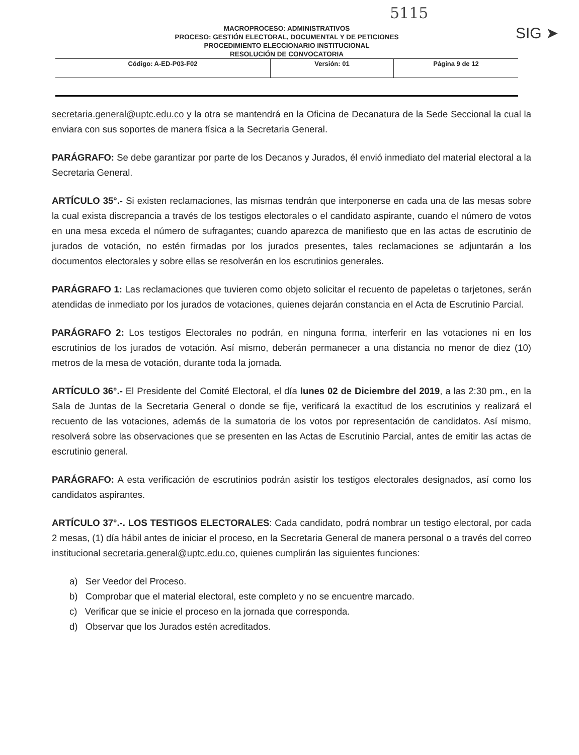5115
SIG ➤
MACROPROCESO: ADMINISTRATIVOS
PROCESO: GESTIÓN ELECTORAL, DOCUMENTAL Y DE PETICIONES
PROCEDIMIENTO ELECCIONARIO INSTITUCIONAL
RESOLUCIÓN DE CONVOCATORIA
| Código: A-ED-P03-F02 | Versión: 01 | Página 9 de 12 |
secretaria.general@uptc.edu.co y la otra se mantendrá en la Oficina de Decanatura de la Sede Seccional la cual la enviara con sus soportes de manera física a la Secretaria General.
PARÁGRAFO: Se debe garantizar por parte de los Decanos y Jurados, él envió inmediato del material electoral a la Secretaria General.
ARTÍCULO 35°.- Si existen reclamaciones, las mismas tendrán que interponerse en cada una de las mesas sobre la cual exista discrepancia a través de los testigos electorales o el candidato aspirante, cuando el número de votos en una mesa exceda el número de sufragantes; cuando aparezca de manifiesto que en las actas de escrutinio de jurados de votación, no estén firmadas por los jurados presentes, tales reclamaciones se adjuntarán a los documentos electorales y sobre ellas se resolverán en los escrutinios generales.
PARÁGRAFO 1: Las reclamaciones que tuvieren como objeto solicitar el recuento de papeletas o tarjetones, serán atendidas de inmediato por los jurados de votaciones, quienes dejarán constancia en el Acta de Escrutinio Parcial.
PARÁGRAFO 2: Los testigos Electorales no podrán, en ninguna forma, interferir en las votaciones ni en los escrutinios de los jurados de votación. Así mismo, deberán permanecer a una distancia no menor de diez (10) metros de la mesa de votación, durante toda la jornada.
ARTÍCULO 36°.- El Presidente del Comité Electoral, el día lunes 02 de Diciembre del 2019, a las 2:30 pm., en la Sala de Juntas de la Secretaria General o donde se fije, verificará la exactitud de los escrutinios y realizará el recuento de las votaciones, además de la sumatoria de los votos por representación de candidatos. Así mismo, resolverá sobre las observaciones que se presenten en las Actas de Escrutinio Parcial, antes de emitir las actas de escrutinio general.
PARÁGRAFO: A esta verificación de escrutinios podrán asistir los testigos electorales designados, así como los candidatos aspirantes.
ARTÍCULO 37°.-. LOS TESTIGOS ELECTORALES: Cada candidato, podrá nombrar un testigo electoral, por cada 2 mesas, (1) día hábil antes de iniciar el proceso, en la Secretaria General de manera personal o a través del correo institucional secretaria.general@uptc.edu.co, quienes cumplirán las siguientes funciones:
a) Ser Veedor del Proceso.
b) Comprobar que el material electoral, este completo y no se encuentre marcado.
c) Verificar que se inicie el proceso en la jornada que corresponda.
d) Observar que los Jurados estén acreditados.